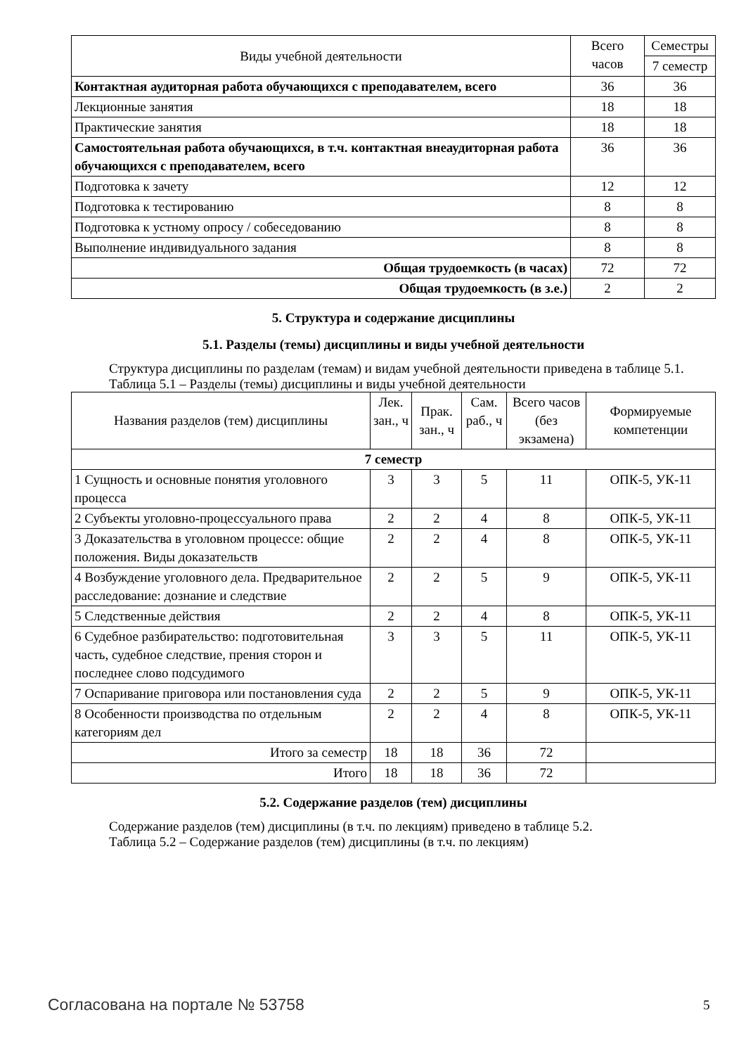| Виды учебной деятельности | Всего часов | Семестры |
| --- | --- | --- |
| | | 7 семестр |
| Контактная аудиторная работа обучающихся с преподавателем, всего | 36 | 36 |
| Лекционные занятия | 18 | 18 |
| Практические занятия | 18 | 18 |
| Самостоятельная работа обучающихся, в т.ч. контактная внеаудиторная работа обучающихся с преподавателем, всего | 36 | 36 |
| Подготовка к зачету | 12 | 12 |
| Подготовка к тестированию | 8 | 8 |
| Подготовка к устному опросу / собеседованию | 8 | 8 |
| Выполнение индивидуального задания | 8 | 8 |
| Общая трудоемкость (в часах) | 72 | 72 |
| Общая трудоемкость (в з.е.) | 2 | 2 |
5. Структура и содержание дисциплины
5.1. Разделы (темы) дисциплины и виды учебной деятельности
Структура дисциплины по разделам (темам) и видам учебной деятельности приведена в таблице 5.1.
Таблица 5.1 – Разделы (темы) дисциплины и виды учебной деятельности
| Названия разделов (тем) дисциплины | Лек. зан., ч | Прак. зан., ч | Сам. раб., ч | Всего часов (без экзамена) | Формируемые компетенции |
| --- | --- | --- | --- | --- | --- |
| 7 семестр | | | | | |
| 1 Сущность и основные понятия уголовного процесса | 3 | 3 | 5 | 11 | ОПК-5, УК-11 |
| 2 Субъекты уголовно-процессуального права | 2 | 2 | 4 | 8 | ОПК-5, УК-11 |
| 3 Доказательства в уголовном процессе: общие положения. Виды доказательств | 2 | 2 | 4 | 8 | ОПК-5, УК-11 |
| 4 Возбуждение уголовного дела. Предварительное расследование: дознание и следствие | 2 | 2 | 5 | 9 | ОПК-5, УК-11 |
| 5 Следственные действия | 2 | 2 | 4 | 8 | ОПК-5, УК-11 |
| 6 Судебное разбирательство: подготовительная часть, судебное следствие, прения сторон и последнее слово подсудимого | 3 | 3 | 5 | 11 | ОПК-5, УК-11 |
| 7 Оспаривание приговора или постановления суда | 2 | 2 | 5 | 9 | ОПК-5, УК-11 |
| 8 Особенности производства по отдельным категориям дел | 2 | 2 | 4 | 8 | ОПК-5, УК-11 |
| Итого за семестр | 18 | 18 | 36 | 72 | |
| Итого | 18 | 18 | 36 | 72 | |
5.2. Содержание разделов (тем) дисциплины
Содержание разделов (тем) дисциплины (в т.ч. по лекциям) приведено в таблице 5.2.
Таблица 5.2 – Содержание разделов (тем) дисциплины (в т.ч. по лекциям)
Согласована на портале № 53758 5